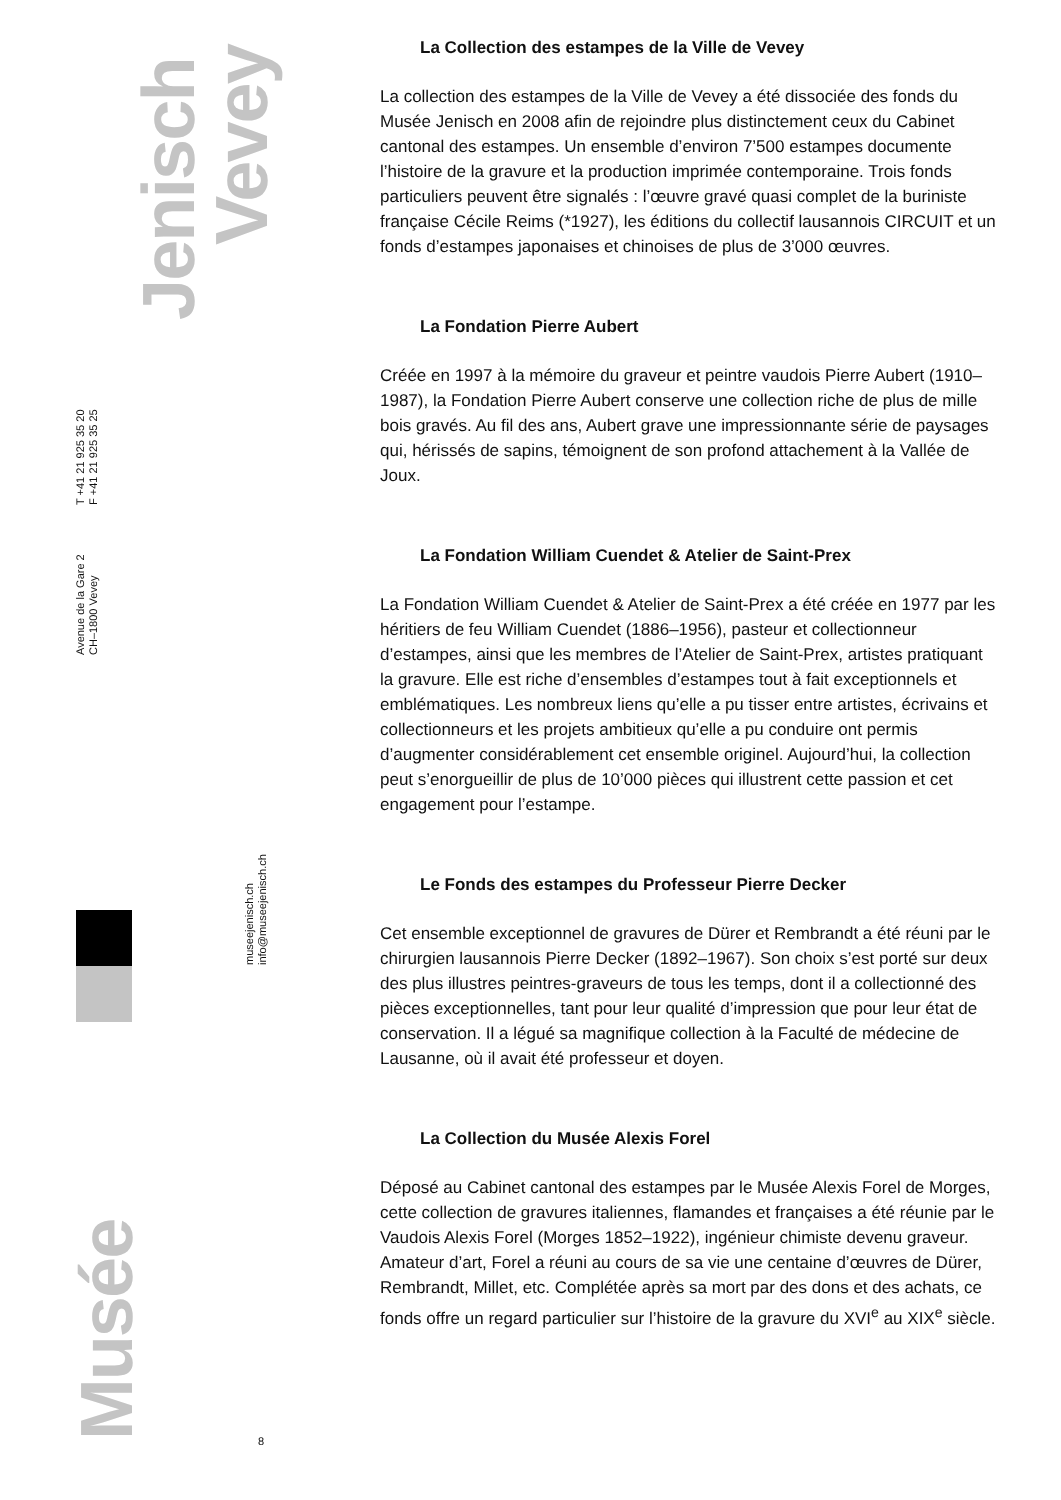Jenisch
Vevey
T +41 21 925 35 20
F +41 21 925 35 25
Avenue de la Gare 2
CH–1800 Vevey
museejenisch.ch
info@museejenisch.ch
Musée
8
La Collection des estampes de la Ville de Vevey
La collection des estampes de la Ville de Vevey a été dissociée des fonds du Musée Jenisch en 2008 afin de rejoindre plus distinctement ceux du Cabinet cantonal des estampes. Un ensemble d’environ 7’500 estampes documente l’histoire de la gravure et la production imprimée contemporaine. Trois fonds particuliers peuvent être signalés : l’œuvre gravé quasi complet de la buriniste française Cécile Reims (*1927), les éditions du collectif lausannois CIRCUIT et un fonds d’estampes japonaises et chinoises de plus de 3’000 œuvres.
La Fondation Pierre Aubert
Créée en 1997 à la mémoire du graveur et peintre vaudois Pierre Aubert (1910–1987), la Fondation Pierre Aubert conserve une collection riche de plus de mille bois gravés. Au fil des ans, Aubert grave une impressionnante série de paysages qui, hérissés de sapins, témoignent de son profond attachement à la Vallée de Joux.
La Fondation William Cuendet & Atelier de Saint-Prex
La Fondation William Cuendet & Atelier de Saint-Prex a été créée en 1977 par les héritiers de feu William Cuendet (1886–1956), pasteur et collectionneur d’estampes, ainsi que les membres de l’Atelier de Saint-Prex, artistes pratiquant la gravure. Elle est riche d’ensembles d’estampes tout à fait exceptionnels et emblématiques. Les nombreux liens qu’elle a pu tisser entre artistes, écrivains et collectionneurs et les projets ambitieux qu’elle a pu conduire ont permis d’augmenter considérablement cet ensemble originel. Aujourd’hui, la collection peut s’enorgueillir de plus de 10’000 pièces qui illustrent cette passion et cet engagement pour l’estampe.
Le Fonds des estampes du Professeur Pierre Decker
Cet ensemble exceptionnel de gravures de Dürer et Rembrandt a été réuni par le chirurgien lausannois Pierre Decker (1892–1967). Son choix s’est porté sur deux des plus illustres peintres-graveurs de tous les temps, dont il a collectionné des pièces exceptionnelles, tant pour leur qualité d’impression que pour leur état de conservation. Il a légué sa magnifique collection à la Faculté de médecine de Lausanne, où il avait été professeur et doyen.
La Collection du Musée Alexis Forel
Déposé au Cabinet cantonal des estampes par le Musée Alexis Forel de Morges, cette collection de gravures italiennes, flamandes et françaises a été réunie par le Vaudois Alexis Forel (Morges 1852–1922), ingénieur chimiste devenu graveur. Amateur d’art, Forel a réuni au cours de sa vie une centaine d’œuvres de Dürer, Rembrandt, Millet, etc. Complétée après sa mort par des dons et des achats, ce fonds offre un regard particulier sur l’histoire de la gravure du XVI<sup>e</sup> au XIX<sup>e</sup> siècle.